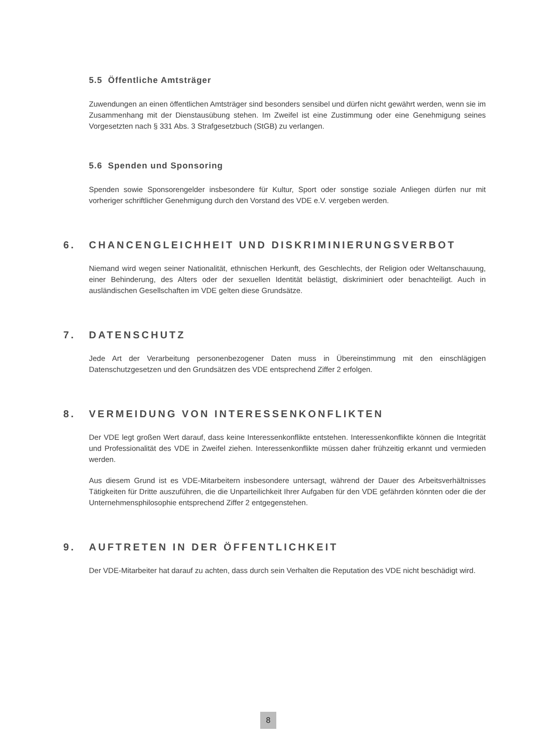5.5 Öffentliche Amtsträger
Zuwendungen an einen öffentlichen Amtsträger sind besonders sensibel und dürfen nicht gewährt werden, wenn sie im Zusammenhang mit der Dienstausübung stehen. Im Zweifel ist eine Zustimmung oder eine Genehmigung seines Vorgesetzten nach § 331 Abs. 3 Strafgesetzbuch (StGB) zu verlangen.
5.6 Spenden und Sponsoring
Spenden sowie Sponsorengelder insbesondere für Kultur, Sport oder sonstige soziale Anliegen dürfen nur mit vorheriger schriftlicher Genehmigung durch den Vorstand des VDE e.V. vergeben werden.
6. CHANCENGLEICHHEIT UND DISKRIMINIERUNGSVERBOT
Niemand wird wegen seiner Nationalität, ethnischen Herkunft, des Geschlechts, der Religion oder Weltanschauung, einer Behinderung, des Alters oder der sexuellen Identität belästigt, diskriminiert oder benachteiligt. Auch in ausländischen Gesellschaften im VDE gelten diese Grundsätze.
7. DATENSCHUTZ
Jede Art der Verarbeitung personenbezogener Daten muss in Übereinstimmung mit den einschlägigen Datenschutzgesetzen und den Grundsätzen des VDE entsprechend Ziffer 2 erfolgen.
8. VERMEIDUNG VON INTERESSENKONFLIKTEN
Der VDE legt großen Wert darauf, dass keine Interessenkonflikte entstehen. Interessenkonflikte können die Integrität und Professionalität des VDE in Zweifel ziehen. Interessenkonflikte müssen daher frühzeitig erkannt und vermieden werden.
Aus diesem Grund ist es VDE-Mitarbeitern insbesondere untersagt, während der Dauer des Arbeitsverhältnisses Tätigkeiten für Dritte auszuführen, die die Unparteilichkeit Ihrer Aufgaben für den VDE gefährden könnten oder die der Unternehmensphilosophie entsprechend Ziffer 2 entgegenstehen.
9. AUFTRETEN IN DER ÖFFENTLICHKEIT
Der VDE-Mitarbeiter hat darauf zu achten, dass durch sein Verhalten die Reputation des VDE nicht beschädigt wird.
8